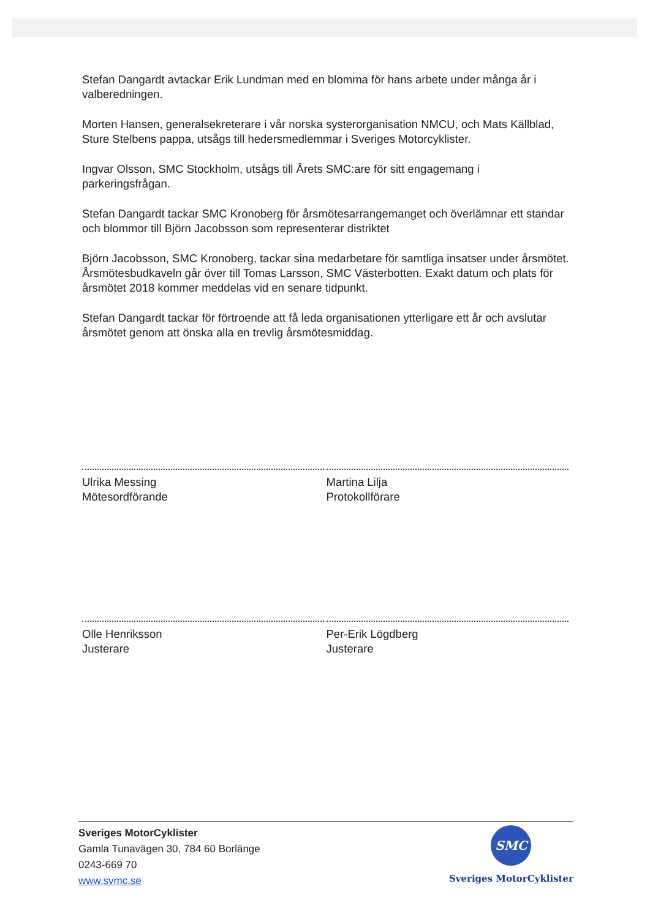Stefan Dangardt avtackar Erik Lundman med en blomma för hans arbete under många år i valberedningen.
Morten Hansen, generalsekreterare i vår norska systerorganisation NMCU, och Mats Källblad, Sture Stelbens pappa, utsågs till hedersmedlemmar i Sveriges Motorcyklister.
Ingvar Olsson, SMC Stockholm, utsågs till Årets SMC:are för sitt engagemang i parkeringsfrågan.
Stefan Dangardt tackar SMC Kronoberg för årsmötesarrangemanget och överlämnar ett standar och blommor till Björn Jacobsson som representerar distriktet
Björn Jacobsson, SMC Kronoberg, tackar sina medarbetare för samtliga insatser under årsmötet. Årsmötesbudkaveln går över till Tomas Larsson, SMC Västerbotten. Exakt datum och plats för årsmötet 2018 kommer meddelas vid en senare tidpunkt.
Stefan Dangardt tackar för förtroende att få leda organisationen ytterligare ett år och avslutar årsmötet genom att önska alla en trevlig årsmötesmiddag.
Ulrika Messing
Mötesordförande
Martina Lilja
Protokollförare
Olle Henriksson
Justerare
Per-Erik Lögdberg
Justerare
Sveriges MotorCyklister
Gamla Tunavägen 30, 784 60 Borlänge
0243-669 70
www.svmc.se
SMC
Sveriges MotorCyklister